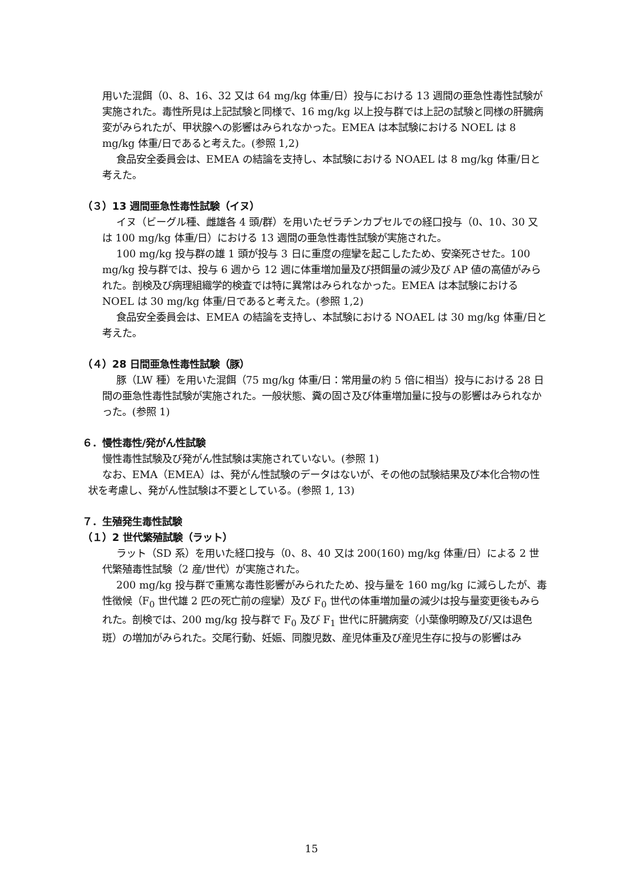用いた混餌（0、8、16、32 又は 64 mg/kg 体重/日）投与における 13 週間の亜急性毒性試験が実施された。毒性所見は上記試験と同様で、16 mg/kg 以上投与群では上記の試験と同様の肝臓病変がみられたが、甲状腺への影響はみられなかった。EMEA は本試験における NOEL は 8 mg/kg 体重/日であると考えた。(参照 1,2)
食品安全委員会は、EMEA の結論を支持し、本試験における NOAEL は 8 mg/kg 体重/日と考えた。
（３）13 週間亜急性毒性試験（イヌ）
イヌ（ビーグル種、雌雄各 4 頭/群）を用いたゼラチンカプセルでの経口投与（0、10、30 又は 100 mg/kg 体重/日）における 13 週間の亜急性毒性試験が実施された。
100 mg/kg 投与群の雄 1 頭が投与 3 日に重度の痙攣を起こしたため、安楽死させた。100 mg/kg 投与群では、投与 6 週から 12 週に体重増加量及び摂餌量の減少及び AP 値の高値がみられた。剖検及び病理組織学的検査では特に異常はみられなかった。EMEA は本試験における NOEL は 30 mg/kg 体重/日であると考えた。(参照 1,2)
食品安全委員会は、EMEA の結論を支持し、本試験における NOAEL は 30 mg/kg 体重/日と考えた。
（４）28 日間亜急性毒性試験（豚）
豚（LW 種）を用いた混餌（75 mg/kg 体重/日：常用量の約 5 倍に相当）投与における 28 日間の亜急性毒性試験が実施された。一般状態、糞の固さ及び体重増加量に投与の影響はみられなかった。(参照 1)
６．慢性毒性/発がん性試験
慢性毒性試験及び発がん性試験は実施されていない。(参照 1)
なお、EMA（EMEA）は、発がん性試験のデータはないが、その他の試験結果及び本化合物の性状を考慮し、発がん性試験は不要としている。(参照 1, 13)
７．生殖発生毒性試験
（１）2 世代繁殖試験（ラット）
ラット（SD 系）を用いた経口投与（0、8、40 又は 200(160) mg/kg 体重/日）による 2 世代繁殖毒性試験（2 産/世代）が実施された。
200 mg/kg 投与群で重篤な毒性影響がみられたため、投与量を 160 mg/kg に減らしたが、毒性徴候（F<sub>0</sub> 世代雄 2 匹の死亡前の痙攣）及び F<sub>0</sub> 世代の体重増加量の減少は投与量変更後もみられた。剖検では、200 mg/kg 投与群で F<sub>0</sub> 及び F<sub>1</sub> 世代に肝臓病変（小葉像明瞭及び/又は退色斑）の増加がみられた。交尾行動、妊娠、同腹児数、産児体重及び産児生存に投与の影響はみ
15